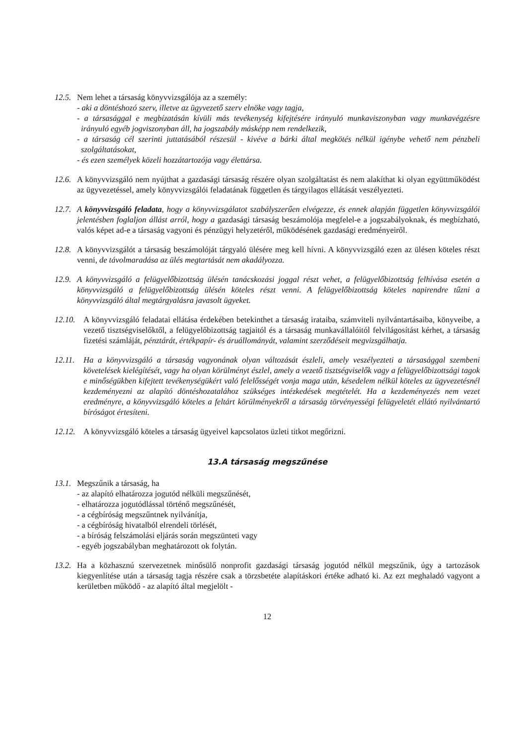12.5.
Nem lehet a társaság könyvvizsgálója az a személy:
- aki a döntéshozó szerv, illetve az ügyvezető szerv elnöke vagy tagja,
- a társasággal e megbízatásán kívüli más tevékenység kifejtésére irányuló munkaviszonyban vagy munkavégzésre irányuló egyéb jogviszonyban áll, ha jogszabály másképp nem rendelkezik,
- a társaság cél szerinti juttatásából részesül - kivéve a bárki által megkötés nélkül igénybe vehető nem pénzbeli szolgáltatásokat,
- és ezen személyek közeli hozzátartozója vagy élettársa.
12.6.
A könyvvizsgáló nem nyújthat a gazdasági társaság részére olyan szolgáltatást és nem alakíthat ki olyan együttműködést az ügyvezetéssel, amely könyvvizsgálói feladatának független és tárgyilagos ellátását veszélyezteti.
12.7.
A könyvvizsgáló feladata, hogy a könyvvizsgálatot szabályszerűen elvégezze, és ennek alapján független könyvvizsgálói jelentésben foglaljon állást arról, hogy a gazdasági társaság beszámolója megfelel-e a jogszabályoknak, és megbízható, valós képet ad-e a társaság vagyoni és pénzügyi helyzetéről, működésének gazdasági eredményeiről.
12.8.
A könyvvizsgálót a társaság beszámolóját tárgyaló ülésére meg kell hívni. A könyvvizsgáló ezen az ülésen köteles részt venni, de távolmaradása az ülés megtartását nem akadályozza.
12.9.
A könyvvizsgáló a felügyelőbizottság ülésén tanácskozási joggal részt vehet, a felügyelőbizottság felhívása esetén a könyvvizsgáló a felügyelőbizottság ülésén köteles részt venni. A felügyelőbizottság köteles napirendre tűzni a könyvvizsgáló által megtárgyalásra javasolt ügyeket.
12.10.
A könyvvizsgáló feladatai ellátása érdekében betekinthet a társaság irataiba, számviteli nyilvántartásaiba, könyveibe, a vezető tisztségviselőktől, a felügyelőbizottság tagjaitól és a társaság munkavállalóitól felvilágosítást kérhet, a társaság fizetési számláját, pénztárát, értékpapír- és áruállományát, valamint szerződéseit megvizsgálhatja.
12.11.
Ha a könyvvizsgáló a társaság vagyonának olyan változását észleli, amely veszélyezteti a társasággal szembeni követelések kielégítését, vagy ha olyan körülményt észlel, amely a vezető tisztségviselők vagy a felügyelőbizottsági tagok e minőségükben kifejtett tevékenységükért való felelősségét vonja maga után, késedelem nélkül köteles az ügyvezetésnél kezdeményezni az alapító döntéshozatalához szükséges intézkedések megtételét. Ha a kezdeményezés nem vezet eredményre, a könyvvizsgáló köteles a feltárt körülményekről a társaság törvényességi felügyeletét ellátó nyilvántartó bíróságot értesíteni.
12.12.
A könyvvizsgáló köteles a társaság ügyeivel kapcsolatos üzleti titkot megőrizni.
13.A társaság megszűnése
13.1.
Megszűnik a társaság, ha
- az alapító elhatározza jogutód nélküli megszűnését,
- elhatározza jogutódlással történő megszűnését,
- a cégbíróság megszűntnek nyilvánítja,
- a cégbíróság hivatalból elrendeli törlését,
- a bíróság felszámolási eljárás során megszünteti vagy
- egyéb jogszabályban meghatározott ok folytán.
13.2.
Ha a közhasznú szervezetnek minősülő nonprofit gazdasági társaság jogutód nélkül megszűnik, úgy a tartozások kiegyenlítése után a társaság tagja részére csak a törzsbetéte alapításkori értéke adható ki. Az ezt meghaladó vagyont a kerületben működő - az alapító által megjelölt -
12